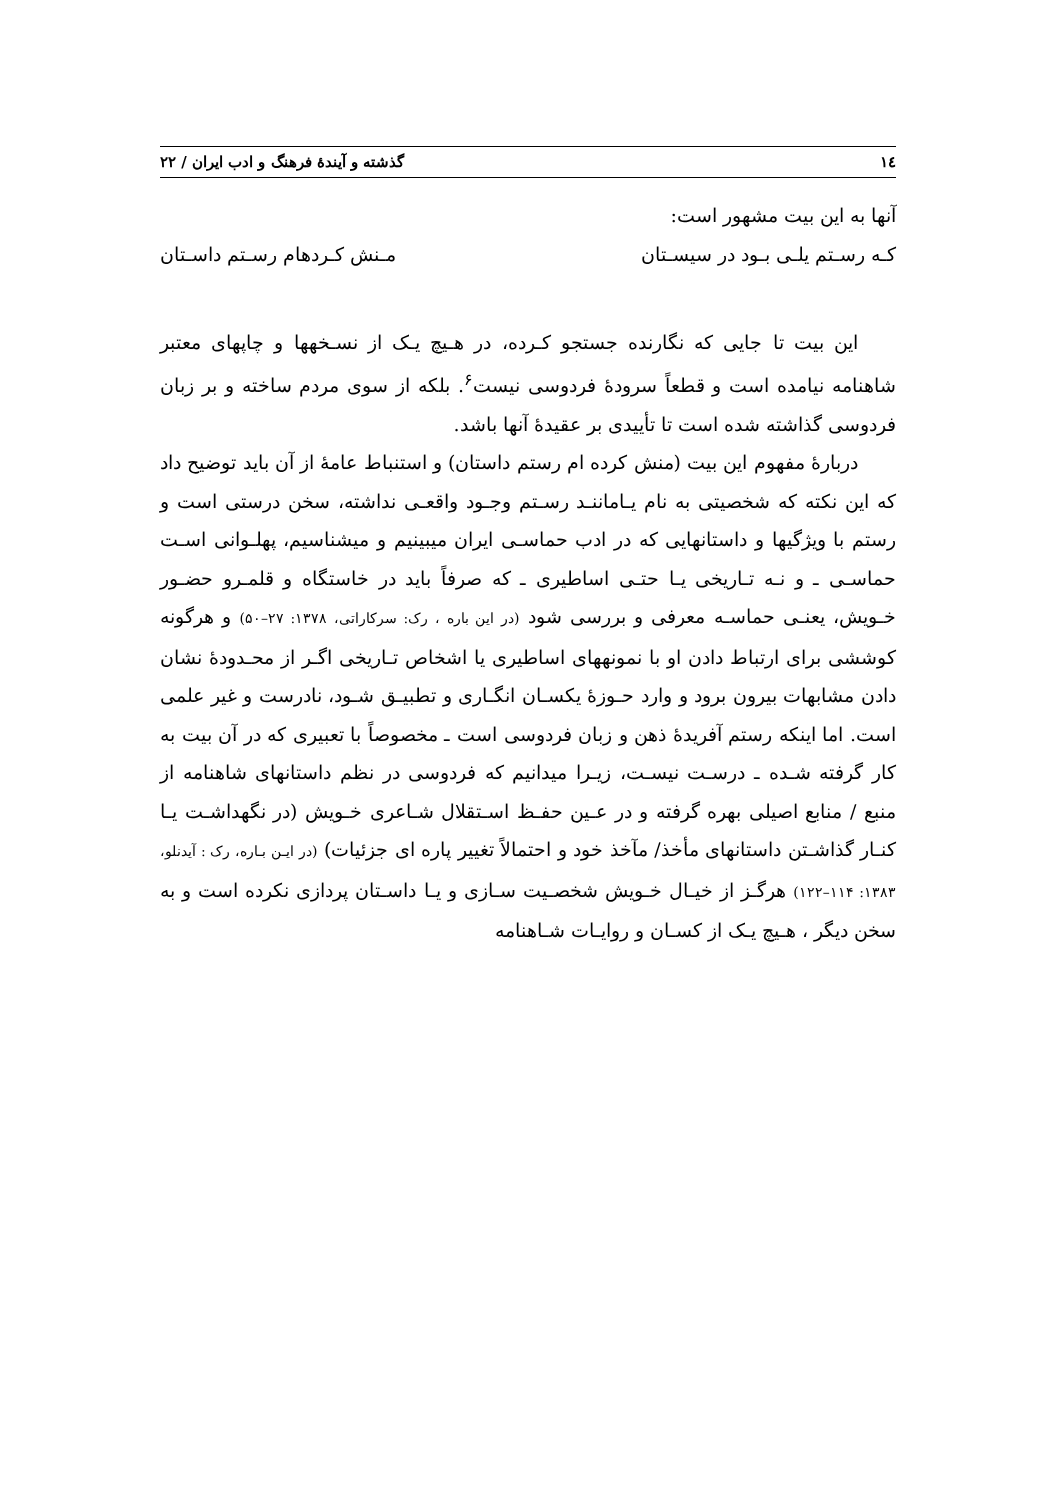۱٤ گذشته و آیندهٔ فرهنگ و ادب ایران / ۲۲
آنها به این بیت مشهور است:
کـه رسـتم یلـی بـود در سیسـتان مـنش کـردهام رسـتم داسـتان
این بیت تا جایی که نگارنده جستجو کـرده، در هـیچ یـک از نسـخهها و چاپهای معتبر شاهنامه نیامده است و قطعاً سرودهٔ فردوسی نیست<sup>۶</sup>. بلکه از سوی مردم ساخته و بر زبان فردوسی گذاشته شده است تا تأییدی بر عقیدهٔ آنها باشد.
دربارهٔ مفهوم این بیت (منش کرده ام رستم داستان) و استنباط عامهٔ از آن باید توضیح داد که این نکته که شخصیتی به نام یـاماننـد رسـتم وجـود واقعـی نداشته، سخن درستی است و رستم با ویژگیها و داستانهایی که در ادب حماسـی ایران میبینیم و میشناسیم، پهلـوانی اسـت حماسـی ـ و نـه تـاریخی یـا حتـی اساطیری ـ که صرفاً باید در خاستگاه و قلمـرو حضـور خـویش، یعنـی حماسـه معرفی و بررسی شود (در این باره ، رک: سرکاراتی، ۱۳۷۸: ۲۷–۵۰) و هرگونه کوششی برای ارتباط دادن او با نمونههای اساطیری یا اشخاص تـاریخی اگـر از محـدودهٔ نشان دادن مشابهات بیرون برود و وارد حـوزهٔ یکسـان انگـاری و تطبیـق شـود، نادرست و غیر علمی است. اما اینکه رستم آفریدهٔ ذهن و زبان فردوسی است ـ مخصوصاً با تعبیری که در آن بیت به کار گرفته شـده ـ درسـت نیسـت، زیـرا میدانیم که فردوسی در نظم داستانهای شاهنامه از منبع / منابع اصیلی بهره گرفته و در عـین حفـظ اسـتقلال شـاعری خـویش (در نگهداشـت یـا کنـار گذاشـتن داستانهای مأخذ/ مآخذ خود و احتمالاً تغییر پاره ای جزئیات) (در ایـن بـاره، رک : آیدنلو، ۱۳۸۳: ۱۱۴–۱۲۲) هرگـز از خیـال خـویش شخصـیت سـازی و یـا داسـتان پردازی نکرده است و به سخن دیگر ، هـیچ یـک از کسـان و روایـات شـاهنامه